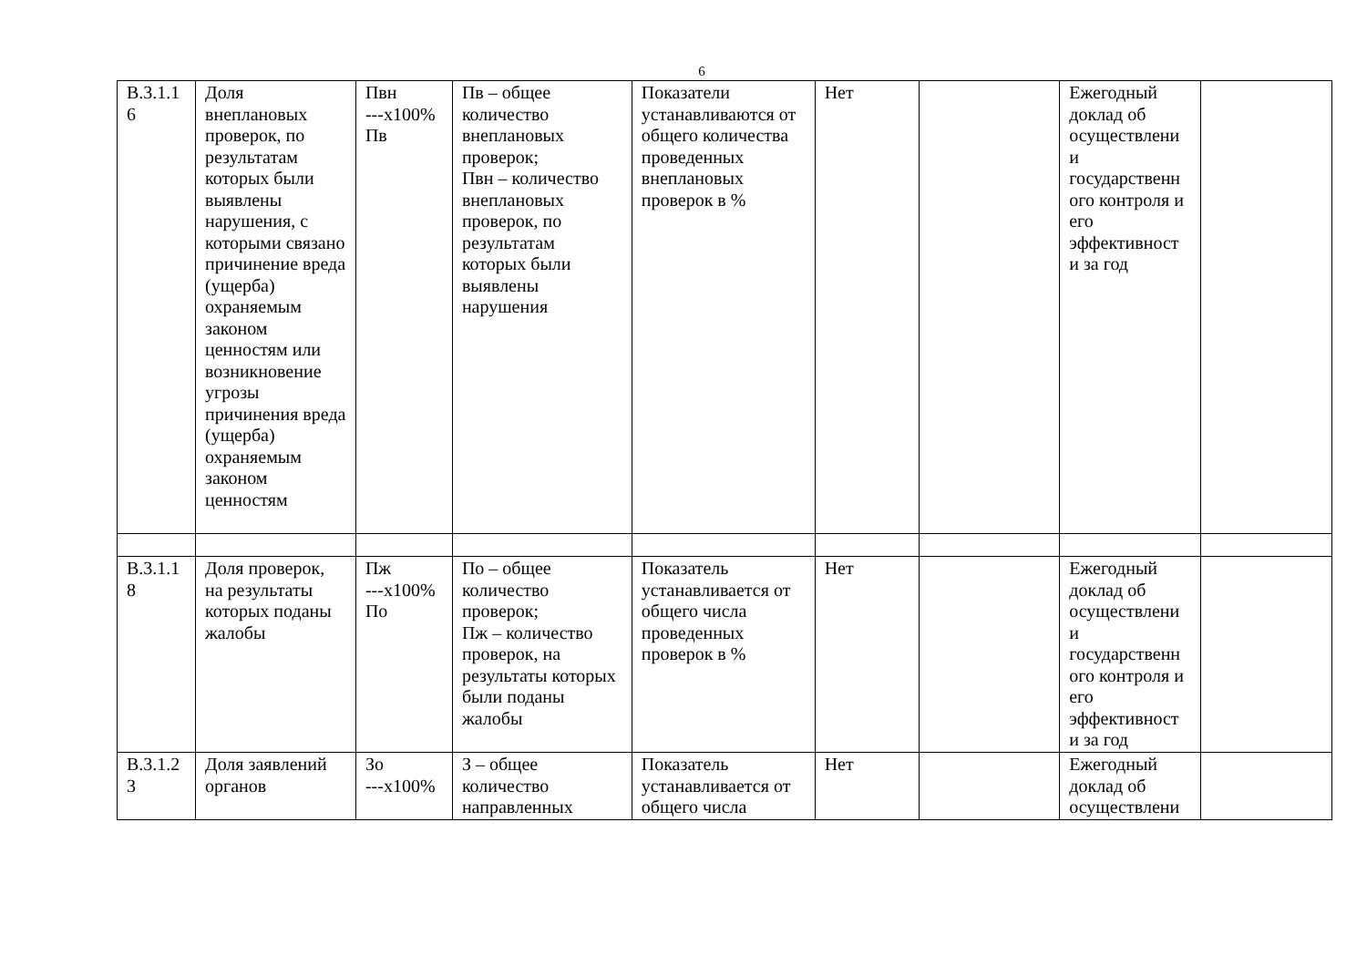6
| В.3.1.1 6 | Доля внеплановых проверок, по результатам которых были выявлены нарушения, с которыми связано причинение вреда (ущерба) охраняемым законом ценностям или возникновение угрозы причинения вреда (ущерба) охраняемым законом ценностям | Пвн ---х100% Пв | Пв – общее количество внеплановых проверок; Пвн – количество внеплановых проверок, по результатам которых были выявлены нарушения | Показатели устанавливаются от общего количества проведенных внеплановых проверок в % | Нет | | Ежегодный доклад об осуществлени и государственн ого контроля и его эффективност и за год | |
| В.3.1.1 8 | Доля проверок, на результаты которых поданы жалобы | Пж ---х100% По | По – общее количество проверок; Пж – количество проверок, на результаты которых были поданы жалобы | Показатель устанавливается от общего числа проведенных проверок в % | Нет | | Ежегодный доклад об осуществлени и государственн ого контроля и его эффективност и за год | |
| В.3.1.2 3 | Доля заявлений органов | Зо ---х100% | З – общее количество направленных | Показатель устанавливается от общего числа | Нет | | Ежегодный доклад об осуществлени | |